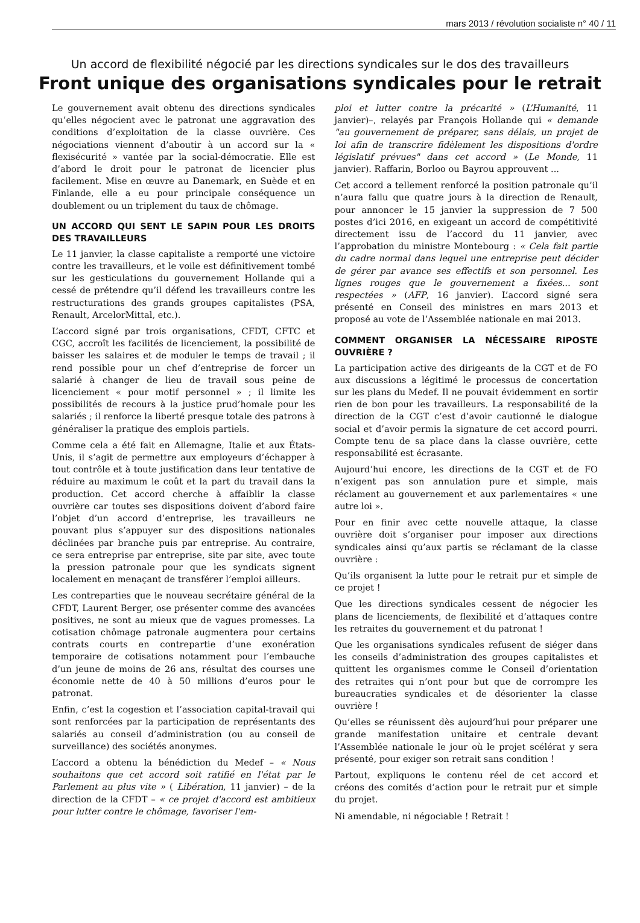mars 2013 / révolution socialiste n° 40 / 11
Un accord de flexibilité négocié par les directions syndicales sur le dos des travailleurs
Front unique des organisations syndicales pour le retrait
Le gouvernement avait obtenu des directions syndicales qu’elles négocient avec le patronat une aggravation des conditions d’exploitation de la classe ouvrière. Ces négociations viennent d’aboutir à un accord sur la « flexisécurité » vantée par la social-démocratie. Elle est d’abord le droit pour le patronat de licencier plus facilement. Mise en œuvre au Danemark, en Suède et en Finlande, elle a eu pour principale conséquence un doublement ou un triplement du taux de chômage.
UN ACCORD QUI SENT LE SAPIN POUR LES DROITS DES TRAVAILLEURS
Le 11 janvier, la classe capitaliste a remporté une victoire contre les travailleurs, et le voile est définitivement tombé sur les gesticulations du gouvernement Hollande qui a cessé de prétendre qu’il défend les travailleurs contre les restructurations des grands groupes capitalistes (PSA, Renault, ArcelorMittal, etc.).
L’accord signé par trois organisations, CFDT, CFTC et CGC, accroît les facilités de licenciement, la possibilité de baisser les salaires et de moduler le temps de travail ; il rend possible pour un chef d’entreprise de forcer un salarié à changer de lieu de travail sous peine de licenciement « pour motif personnel » ; il limite les possibilités de recours à la justice prud’homale pour les salariés ; il renforce la liberté presque totale des patrons à généraliser la pratique des emplois partiels.
Comme cela a été fait en Allemagne, Italie et aux États-Unis, il s’agit de permettre aux employeurs d’échapper à tout contrôle et à toute justification dans leur tentative de réduire au maximum le coût et la part du travail dans la production. Cet accord cherche à affaiblir la classe ouvrière car toutes ses dispositions doivent d’abord faire l’objet d’un accord d’entreprise, les travailleurs ne pouvant plus s’appuyer sur des dispositions nationales déclinées par branche puis par entreprise. Au contraire, ce sera entreprise par entreprise, site par site, avec toute la pression patronale pour que les syndicats signent localement en menaçant de transférer l’emploi ailleurs.
Les contreparties que le nouveau secrétaire général de la CFDT, Laurent Berger, ose présenter comme des avancées positives, ne sont au mieux que de vagues promesses. La cotisation chômage patronale augmentera pour certains contrats courts en contrepartie d’une exonération temporaire de cotisations notamment pour l’embauche d’un jeune de moins de 26 ans, résultat des courses une économie nette de 40 à 50 millions d’euros pour le patronat.
Enfin, c’est la cogestion et l’association capital-travail qui sont renforcées par la participation de représentants des salariés au conseil d’administration (ou au conseil de surveillance) des sociétés anonymes.
L’accord a obtenu la bénédiction du Medef – « Nous souhaitons que cet accord soit ratifié en l'état par le Parlement au plus vite » ( Libération, 11 janvier) – de la direction de la CFDT – « ce projet d'accord est ambitieux pour lutter contre le chômage, favoriser l'em-
ploi et lutter contre la précarité » (L’Humanité, 11 janvier)–, relayés par François Hollande qui « demande "au gouvernement de préparer, sans délais, un projet de loi afin de transcrire fidèlement les dispositions d'ordre législatif prévues" dans cet accord » (Le Monde, 11 janvier). Raffarin, Borloo ou Bayrou approuvent ...
Cet accord a tellement renforcé la position patronale qu’il n’aura fallu que quatre jours à la direction de Renault, pour annoncer le 15 janvier la suppression de 7 500 postes d’ici 2016, en exigeant un accord de compétitivité directement issu de l’accord du 11 janvier, avec l’approbation du ministre Montebourg : « Cela fait partie du cadre normal dans lequel une entreprise peut décider de gérer par avance ses effectifs et son personnel. Les lignes rouges que le gouvernement a fixées... sont respectées » (AFP, 16 janvier). L’accord signé sera présenté en Conseil des ministres en mars 2013 et proposé au vote de l’Assemblée nationale en mai 2013.
COMMENT ORGANISER LA NÉCESSAIRE RIPOSTE OUVRIÈRE ?
La participation active des dirigeants de la CGT et de FO aux discussions a légitimé le processus de concertation sur les plans du Medef. Il ne pouvait évidemment en sortir rien de bon pour les travailleurs. La responsabilité de la direction de la CGT c’est d’avoir cautionné le dialogue social et d’avoir permis la signature de cet accord pourri. Compte tenu de sa place dans la classe ouvrière, cette responsabilité est écrasante.
Aujourd’hui encore, les directions de la CGT et de FO n’exigent pas son annulation pure et simple, mais réclament au gouvernement et aux parlementaires « une autre loi ».
Pour en finir avec cette nouvelle attaque, la classe ouvrière doit s’organiser pour imposer aux directions syndicales ainsi qu’aux partis se réclamant de la classe ouvrière :
Qu’ils organisent la lutte pour le retrait pur et simple de ce projet !
Que les directions syndicales cessent de négocier les plans de licenciements, de flexibilité et d’attaques contre les retraites du gouvernement et du patronat !
Que les organisations syndicales refusent de siéger dans les conseils d’administration des groupes capitalistes et quittent les organismes comme le Conseil d’orientation des retraites qui n’ont pour but que de corrompre les bureaucraties syndicales et de désorienter la classe ouvrière !
Qu’elles se réunissent dès aujourd’hui pour préparer une grande manifestation unitaire et centrale devant l’Assemblée nationale le jour où le projet scélérat y sera présenté, pour exiger son retrait sans condition !
Partout, expliquons le contenu réel de cet accord et créons des comités d’action pour le retrait pur et simple du projet.
Ni amendable, ni négociable ! Retrait !